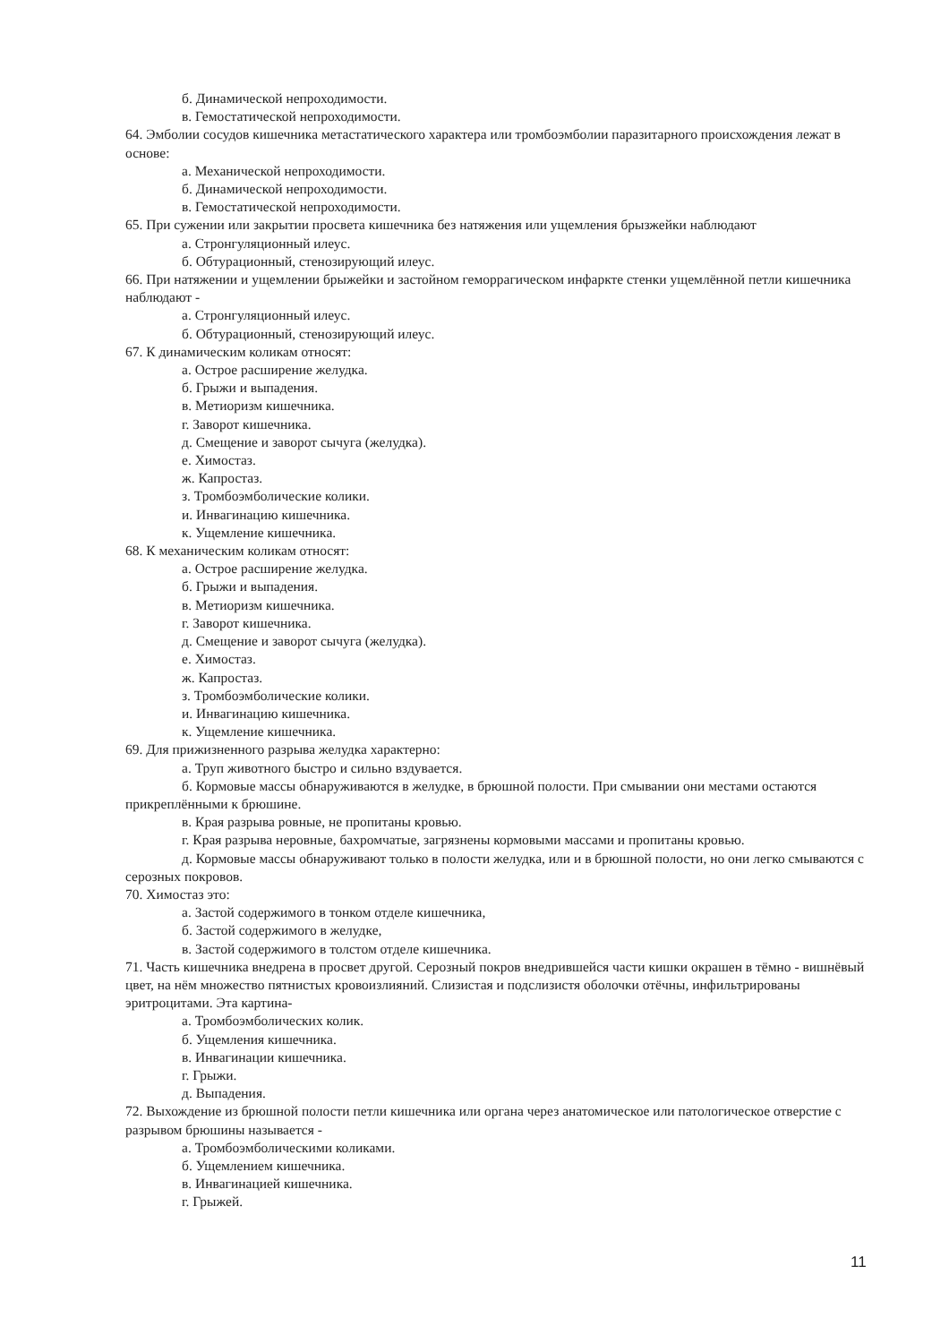б. Динамической непроходимости.
в. Гемостатической непроходимости.
64. Эмболии сосудов кишечника метастатического характера или тромбоэмболии паразитарного происхождения лежат в основе:
а. Механической непроходимости.
б. Динамической непроходимости.
в. Гемостатической непроходимости.
65. При сужении или закрытии просвета кишечника без натяжения или ущемления брызжейки наблюдают
а. Стронгуляционный илеус.
б. Обтурационный, стенозирующий илеус.
66. При натяжении и ущемлении брыжейки и застойном геморрагическом инфаркте стенки ущемлённой петли кишечника наблюдают -
а. Стронгуляционный илеус.
б. Обтурационный, стенозирующий илеус.
67. К динамическим коликам относят:
а. Острое расширение желудка.
б. Грыжи и выпадения.
в. Метиоризм кишечника.
г. Заворот кишечника.
д. Смещение и заворот сычуга (желудка).
е. Химостаз.
ж. Капростаз.
з. Тромбоэмболические колики.
и. Инвагинацию кишечника.
к. Ущемление кишечника.
68. К механическим коликам относят:
а. Острое расширение желудка.
б. Грыжи и выпадения.
в. Метиоризм кишечника.
г. Заворот кишечника.
д. Смещение и заворот сычуга (желудка).
е. Химостаз.
ж. Капростаз.
з. Тромбоэмболические колики.
и. Инвагинацию кишечника.
к. Ущемление кишечника.
69. Для прижизненного разрыва желудка характерно:
а. Труп животного быстро и сильно вздувается.
б. Кормовые массы обнаруживаются в желудке, в брюшной полости. При смывании они местами остаются прикреплёнными к брюшине.
в. Края разрыва ровные, не пропитаны кровью.
г. Края разрыва неровные, бахромчатые, загрязнены кормовыми массами и пропитаны кровью.
д. Кормовые массы обнаруживают только в полости желудка, или и в брюшной полости, но они легко смываются с серозных покровов.
70. Химостаз это:
а. Застой содержимого в тонком отделе кишечника,
б. Застой содержимого в желудке,
в. Застой содержимого в толстом отделе кишечника.
71. Часть кишечника внедрена в просвет другой. Серозный покров внедрившейся части кишки окрашен в тёмно - вишнёвый цвет, на нём множество пятнистых кровоизлияний. Слизистая и подслизистя оболочки отёчны, инфильтрированы эритроцитами. Эта картина-
а. Тромбоэмболических колик.
б. Ущемления кишечника.
в. Инвагинации кишечника.
г. Грыжи.
д. Выпадения.
72. Выхождение из брюшной полости петли кишечника или органа через анатомическое или патологическое отверстие с разрывом брюшины называется -
а. Тромбоэмболическими коликами.
б. Ущемлением кишечника.
в. Инвагинацией кишечника.
г. Грыжей.
11